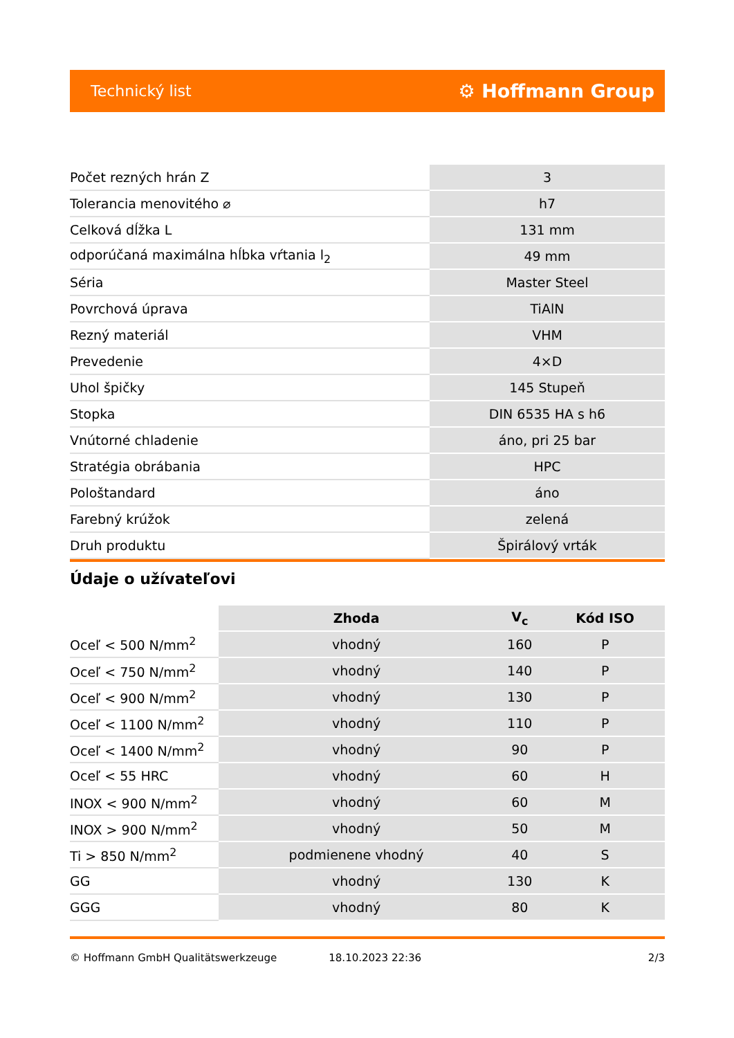Technický list ⚙ Hoffmann Group
| Počet rezných hrán Z | 3 |
| Tolerancia menovitého ⌀ | h7 |
| Celková dĺžka L | 131 mm |
| odporúčaná maximálna hĺbka vŕtania l<sub>2</sub> | 49 mm |
| Séria | Master Steel |
| Povrchová úprava | TiAlN |
| Rezný materiál | VHM |
| Prevedenie | 4×D |
| Uhol špičky | 145 Stupeň |
| Stopka | DIN 6535 HA s h6 |
| Vnútorné chladenie | áno, pri 25 bar |
| Stratégia obrábania | HPC |
| Pološtandard | áno |
| Farebný krúžok | zelená |
| Druh produktu | Špirálový vrták |
Údaje o užívateľovi
| | Zhoda | V<sub>c</sub> | Kód ISO |
| --- | --- | --- | --- |
| Oceľ < 500 N/mm<sup>2</sup> | vhodný | 160 | P |
| Oceľ < 750 N/mm<sup>2</sup> | vhodný | 140 | P |
| Oceľ < 900 N/mm<sup>2</sup> | vhodný | 130 | P |
| Oceľ < 1100 N/mm<sup>2</sup> | vhodný | 110 | P |
| Oceľ < 1400 N/mm<sup>2</sup> | vhodný | 90 | P |
| Oceľ < 55 HRC | vhodný | 60 | H |
| INOX < 900 N/mm<sup>2</sup> | vhodný | 60 | M |
| INOX > 900 N/mm<sup>2</sup> | vhodný | 50 | M |
| Ti > 850 N/mm<sup>2</sup> | podmienene vhodný | 40 | S |
| GG | vhodný | 130 | K |
| GGG | vhodný | 80 | K |
© Hoffmann GmbH Qualitätswerkzeuge 18.10.2023 22:36 2/3